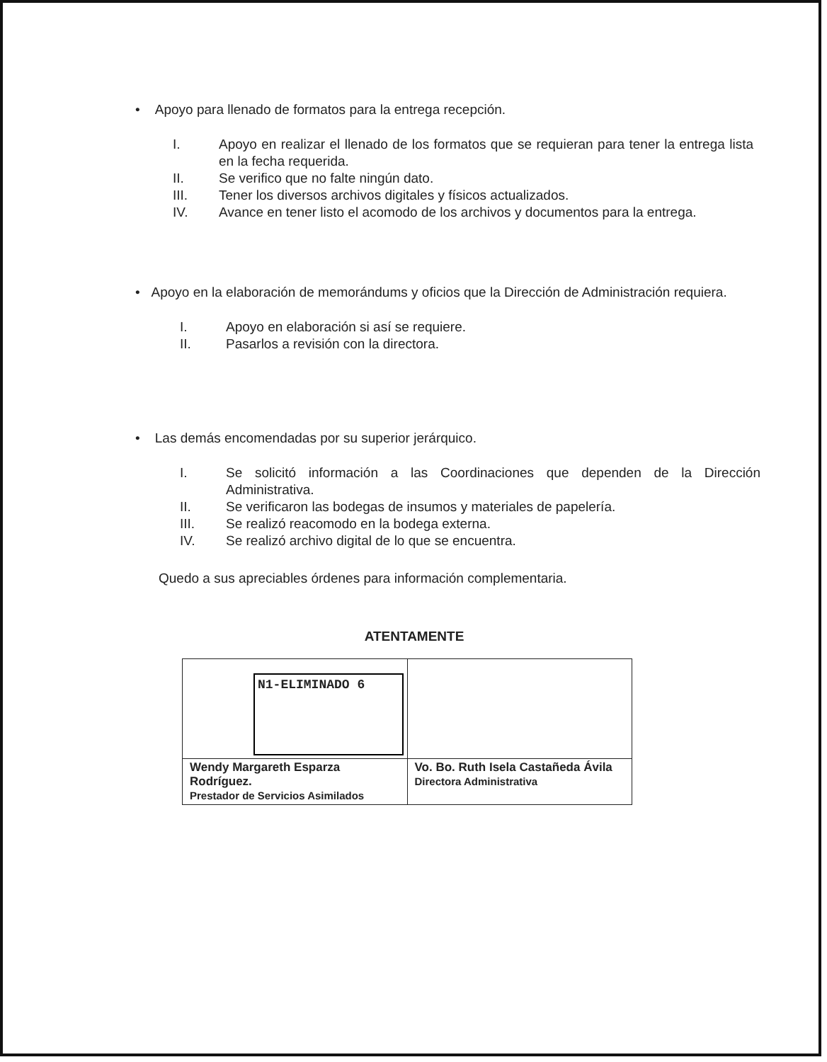• Apoyo para llenado de formatos para la entrega recepción.
I. Apoyo en realizar el llenado de los formatos que se requieran para tener la entrega lista en la fecha requerida.
II. Se verifico que no falte ningún dato.
III. Tener los diversos archivos digitales y físicos actualizados.
IV. Avance en tener listo el acomodo de los archivos y documentos para la entrega.
• Apoyo en la elaboración de memorándums y oficios que la Dirección de Administración requiera.
I. Apoyo en elaboración si así se requiere.
II. Pasarlos a revisión con la directora.
• Las demás encomendadas por su superior jerárquico.
I. Se solicitó información a las Coordinaciones que dependen de la Dirección Administrativa.
II. Se verificaron las bodegas de insumos y materiales de papelería.
III. Se realizó reacomodo en la bodega externa.
IV. Se realizó archivo digital de lo que se encuentra.
Quedo a sus apreciables órdenes para información complementaria.
ATENTAMENTE
| N1-ELIMINADO 6 | |
| Wendy Margareth Esparza Rodríguez. Prestador de Servicios Asimilados | Vo. Bo. Ruth Isela Castañeda Ávila Directora Administrativa |